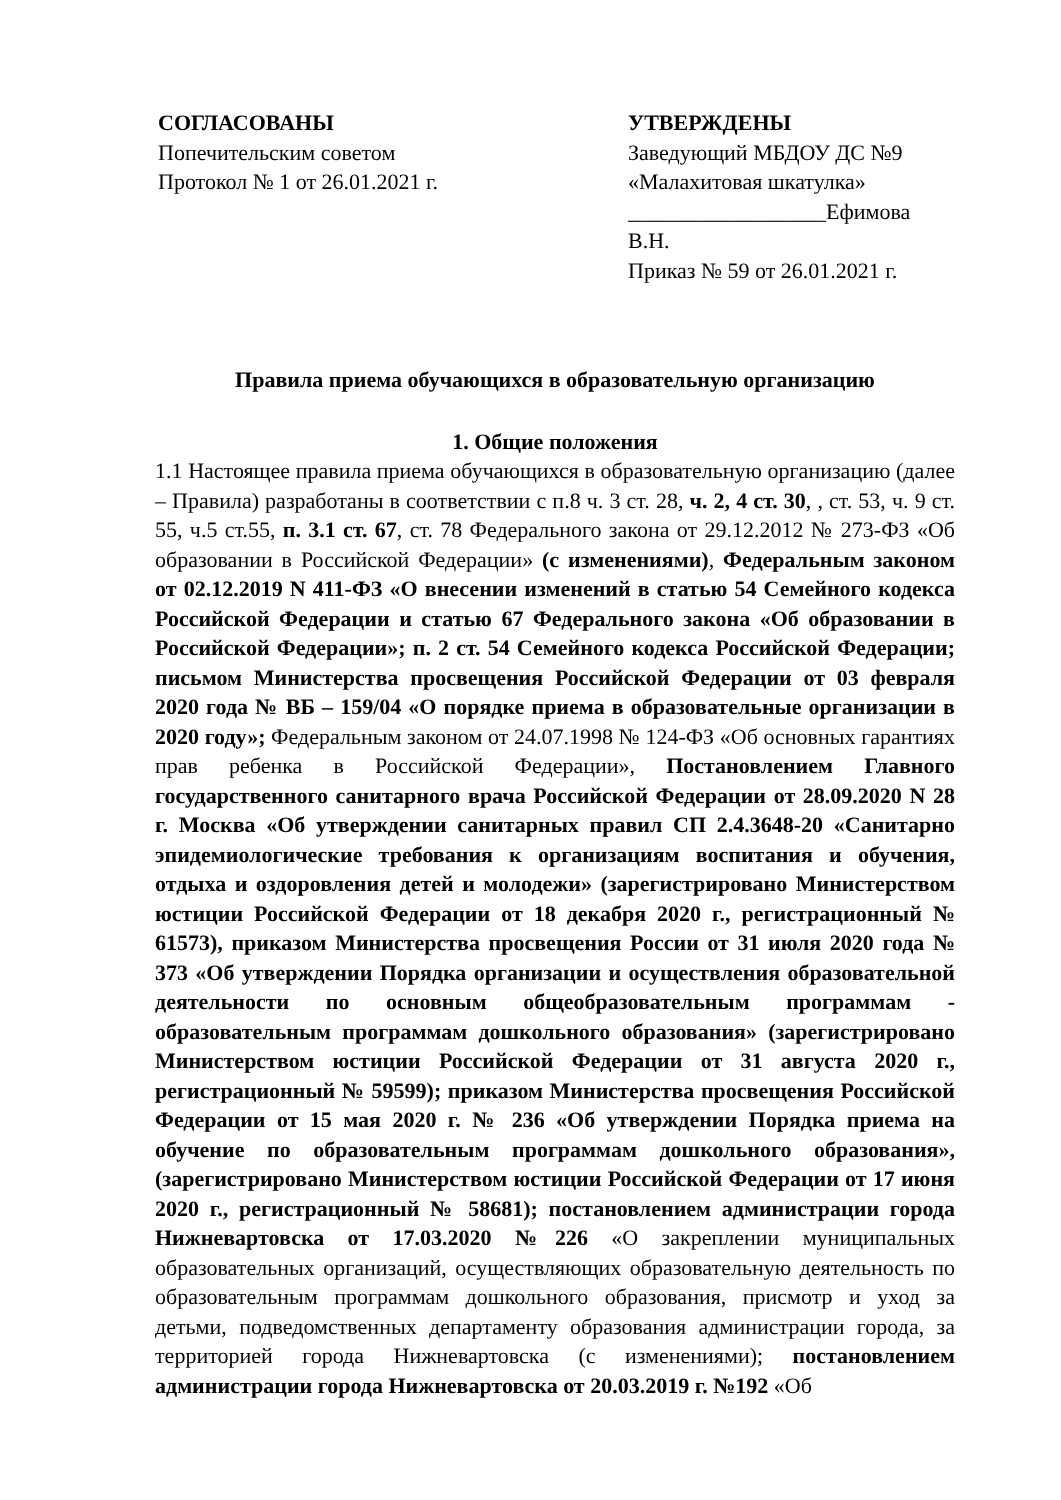СОГЛАСОВАНЫ
Попечительским советом
Протокол № 1 от 26.01.2021 г.
УТВЕРЖДЕНЫ
Заведующий МБДОУ ДС №9
«Малахитовая шкатулка»
__________________Ефимова В.Н.
Приказ № 59 от 26.01.2021 г.
Правила приема обучающихся в образовательную организацию
1. Общие положения
1.1 Настоящее правила приема обучающихся в образовательную организацию (далее – Правила) разработаны в соответствии с п.8 ч. 3 ст. 28, ч. 2, 4 ст. 30, , ст. 53, ч. 9 ст. 55, ч.5 ст.55, п. 3.1 ст. 67, ст. 78 Федерального закона от 29.12.2012 № 273-ФЗ «Об образовании в Российской Федерации» (с изменениями), Федеральным законом от 02.12.2019 N 411-ФЗ «О внесении изменений в статью 54 Семейного кодекса Российской Федерации и статью 67 Федерального закона «Об образовании в Российской Федерации»; п. 2 ст. 54 Семейного кодекса Российской Федерации; письмом Министерства просвещения Российской Федерации от 03 февраля 2020 года № ВБ – 159/04 «О порядке приема в образовательные организации в 2020 году»; Федеральным законом от 24.07.1998 № 124-ФЗ «Об основных гарантиях прав ребенка в Российской Федерации», Постановлением Главного государственного санитарного врача Российской Федерации от 28.09.2020 N 28 г. Москва «Об утверждении санитарных правил СП 2.4.3648-20 «Санитарно эпидемиологические требования к организациям воспитания и обучения, отдыха и оздоровления детей и молодежи» (зарегистрировано Министерством юстиции Российской Федерации от 18 декабря 2020 г., регистрационный № 61573), приказом Министерства просвещения России от 31 июля 2020 года № 373 «Об утверждении Порядка организации и осуществления образовательной деятельности по основным общеобразовательным программам - образовательным программам дошкольного образования» (зарегистрировано Министерством юстиции Российской Федерации от 31 августа 2020 г., регистрационный № 59599); приказом Министерства просвещения Российской Федерации от 15 мая 2020 г. № 236 «Об утверждении Порядка приема на обучение по образовательным программам дошкольного образования», (зарегистрировано Министерством юстиции Российской Федерации от 17 июня 2020 г., регистрационный № 58681); постановлением администрации города Нижневартовска от 17.03.2020 №226 «О закреплении муниципальных образовательных организаций, осуществляющих образовательную деятельность по образовательным программам дошкольного образования, присмотр и уход за детьми, подведомственных департаменту образования администрации города, за территорией города Нижневартовска (с изменениями); постановлением администрации города Нижневартовска от 20.03.2019 г. №192 «Об